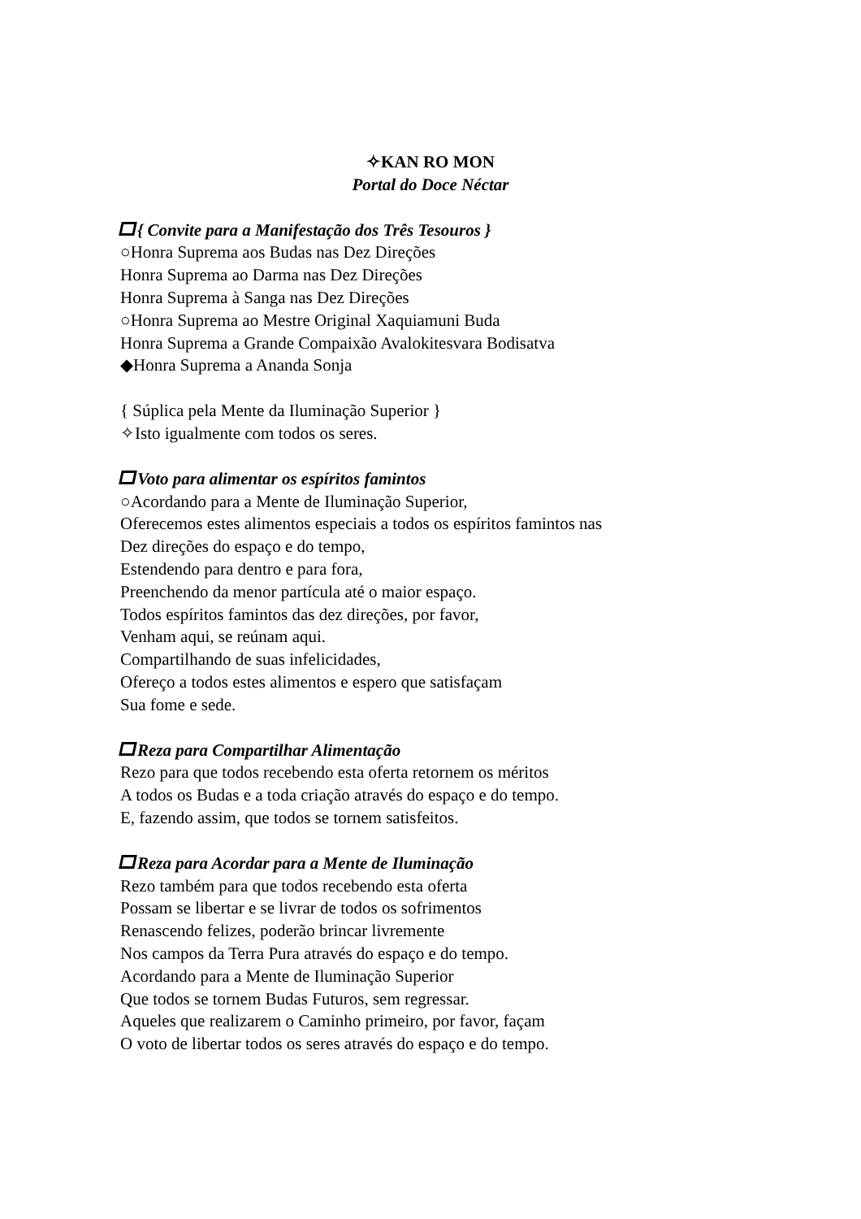✧KAN RO MON
Portal do Doce Néctar
{ Convite para a Manifestação dos Três Tesouros }
○Honra Suprema aos Budas nas Dez Direções
Honra Suprema ao Darma nas Dez Direções
Honra Suprema à Sanga nas Dez Direções
○Honra Suprema ao Mestre Original Xaquiamuni Buda
Honra Suprema a Grande Compaixão Avalokitesvara Bodisatva
◆Honra Suprema a Ananda Sonja
{ Súplica pela Mente da Iluminação Superior }
✧Isto igualmente com todos os seres.
Voto para alimentar os espíritos famintos
○Acordando para a Mente de Iluminação Superior,
Oferecemos estes alimentos especiais a todos os espíritos famintos nas
Dez direções do espaço e do tempo,
Estendendo para dentro e para fora,
Preenchendo da menor partícula até o maior espaço.
Todos espíritos famintos das dez direções, por favor,
Venham aqui, se reúnam aqui.
Compartilhando de suas infelicidades,
Ofereço a todos estes alimentos e espero que satisfaçam
Sua fome e sede.
Reza para Compartilhar Alimentação
Rezo para que todos recebendo esta oferta retornem os méritos
A todos os Budas e a toda criação através do espaço e do tempo.
E, fazendo assim, que todos se tornem satisfeitos.
Reza para Acordar para a Mente de Iluminação
Rezo também para que todos recebendo esta oferta
Possam se libertar e se livrar de todos os sofrimentos
Renascendo felizes, poderão brincar livremente
Nos campos da Terra Pura através do espaço e do tempo.
Acordando para a Mente de Iluminação Superior
Que todos se tornem Budas Futuros, sem regressar.
Aqueles que realizarem o Caminho primeiro, por favor, façam
O voto de libertar todos os seres através do espaço e do tempo.